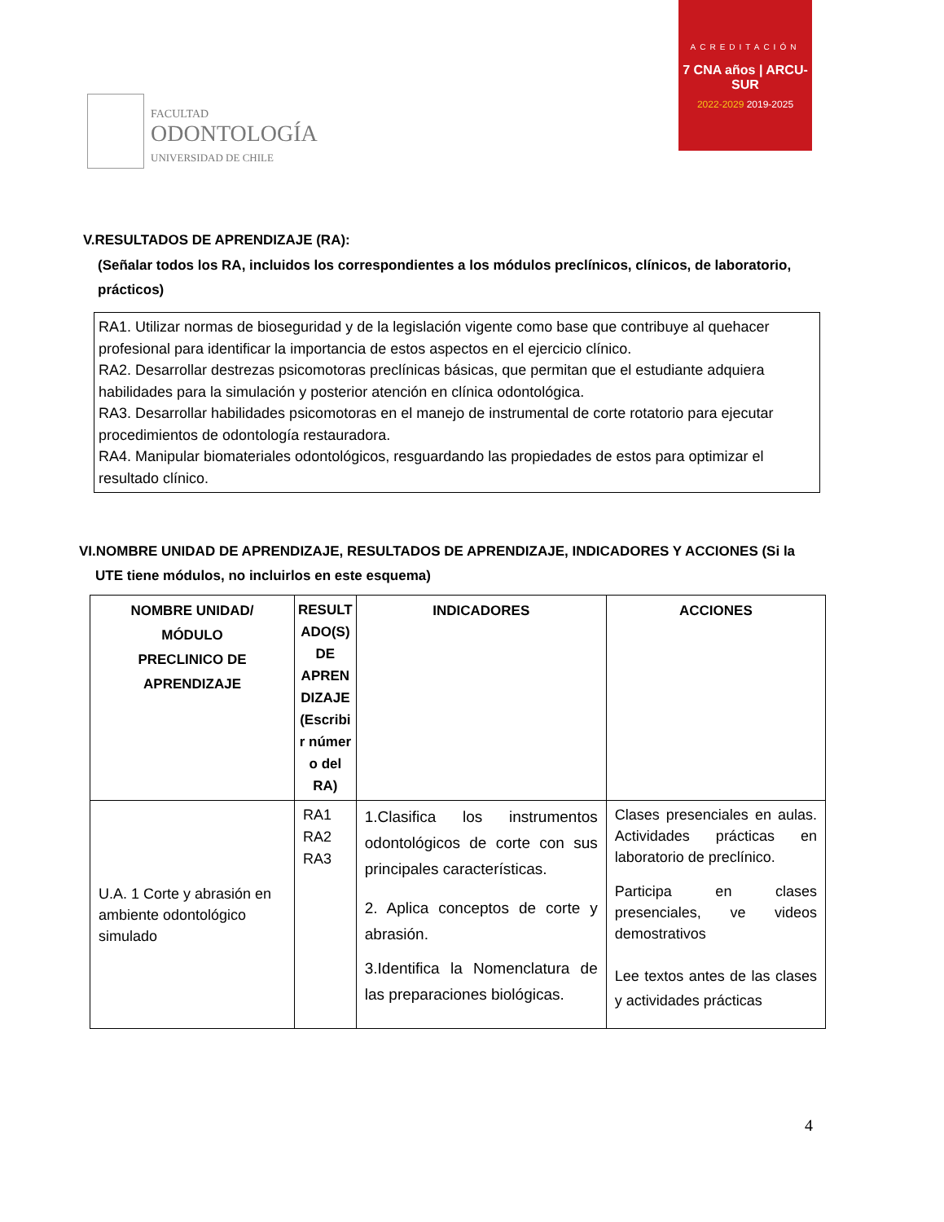FACULTAD
ODONTOLOGÍA
UNIVERSIDAD DE CHILE
ACREDITACIÓN
7 CNA años | ARCU-SUR
2022-2029 2019-2025
V.RESULTADOS DE APRENDIZAJE (RA):
(Señalar todos los RA, incluidos los correspondientes a los módulos preclínicos, clínicos, de laboratorio, prácticos)
RA1. Utilizar normas de bioseguridad y de la legislación vigente como base que contribuye al quehacer profesional para identificar la importancia de estos aspectos en el ejercicio clínico.
RA2. Desarrollar destrezas psicomotoras preclínicas básicas, que permitan que el estudiante adquiera habilidades para la simulación y posterior atención en clínica odontológica.
RA3. Desarrollar habilidades psicomotoras en el manejo de instrumental de corte rotatorio para ejecutar procedimientos de odontología restauradora.
RA4. Manipular biomateriales odontológicos, resguardando las propiedades de estos para optimizar el resultado clínico.
VI.NOMBRE UNIDAD DE APRENDIZAJE, RESULTADOS DE APRENDIZAJE, INDICADORES Y ACCIONES (Si la UTE tiene módulos, no incluirlos en este esquema)
| NOMBRE UNIDAD/ MÓDULO PRECLINICO DE APRENDIZAJE | RESULT ADO(S) DE APREN DIZAJE (Escribi r númer o del RA) | INDICADORES | ACCIONES |
| --- | --- | --- | --- |
| U.A. 1 Corte y abrasión en ambiente odontológico simulado | RA1 RA2 RA3 | 1.Clasifica los instrumentos odontológicos de corte con sus principales características. 2. Aplica conceptos de corte y abrasión. 3.Identifica la Nomenclatura de las preparaciones biológicas. | Clases presenciales en aulas. Actividades prácticas en laboratorio de preclínico. Participa en clases presenciales, ve videos demostrativos Lee textos antes de las clases y actividades prácticas |
4